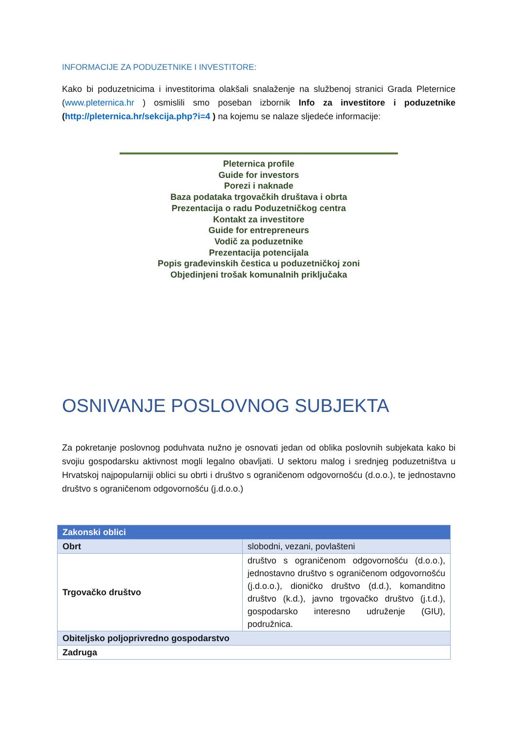INFORMACIJE ZA PODUZETNIKE I INVESTITORE:
Kako bi poduzetnicima i investitorima olakšali snalaženje na službenoj stranici Grada Pleternice (www.pleternica.hr ) osmislili smo poseban izbornik Info za investitore i poduzetnike (http://pleternica.hr/sekcija.php?i=4 ) na kojemu se nalaze sljedeće informacije:
Pleternica profile
Guide for investors
Porezi i naknade
Baza podataka trgovačkih društava i obrta
Prezentacija o radu Poduzetničkog centra
Kontakt za investitore
Guide for entrepreneurs
Vodič za poduzetnike
Prezentacija potencijala
Popis građevinskih čestica u poduzetničkoj zoni
Objedinjeni trošak komunalnih priključaka
OSNIVANJE POSLOVNOG SUBJEKTA
Za pokretanje poslovnog poduhvata nužno je osnovati jedan od oblika poslovnih subjekata kako bi svojiu gospodarsku aktivnost mogli legalno obavljati. U sektoru malog i srednjeg poduzetništva u Hrvatskoj najpopularniji oblici su obrti i društvo s ograničenom odgovornošću (d.o.o.), te jednostavno društvo s ograničenom odgovornošću (j.d.o.o.)
| Zakonski oblici | |
| Obrt | slobodni, vezani, povlašteni |
| Trgovačko društvo | društvo s ograničenom odgovornošću (d.o.o.), jednostavno društvo s ograničenom odgovornošću (j.d.o.o.), dioničko društvo (d.d.), komanditno društvo (k.d.), javno trgovačko društvo (j.t.d.), gospodarsko interesno udruženje (GIU), podružnica. |
| Obiteljsko poljoprivredno gospodarstvo | |
| Zadruga | |